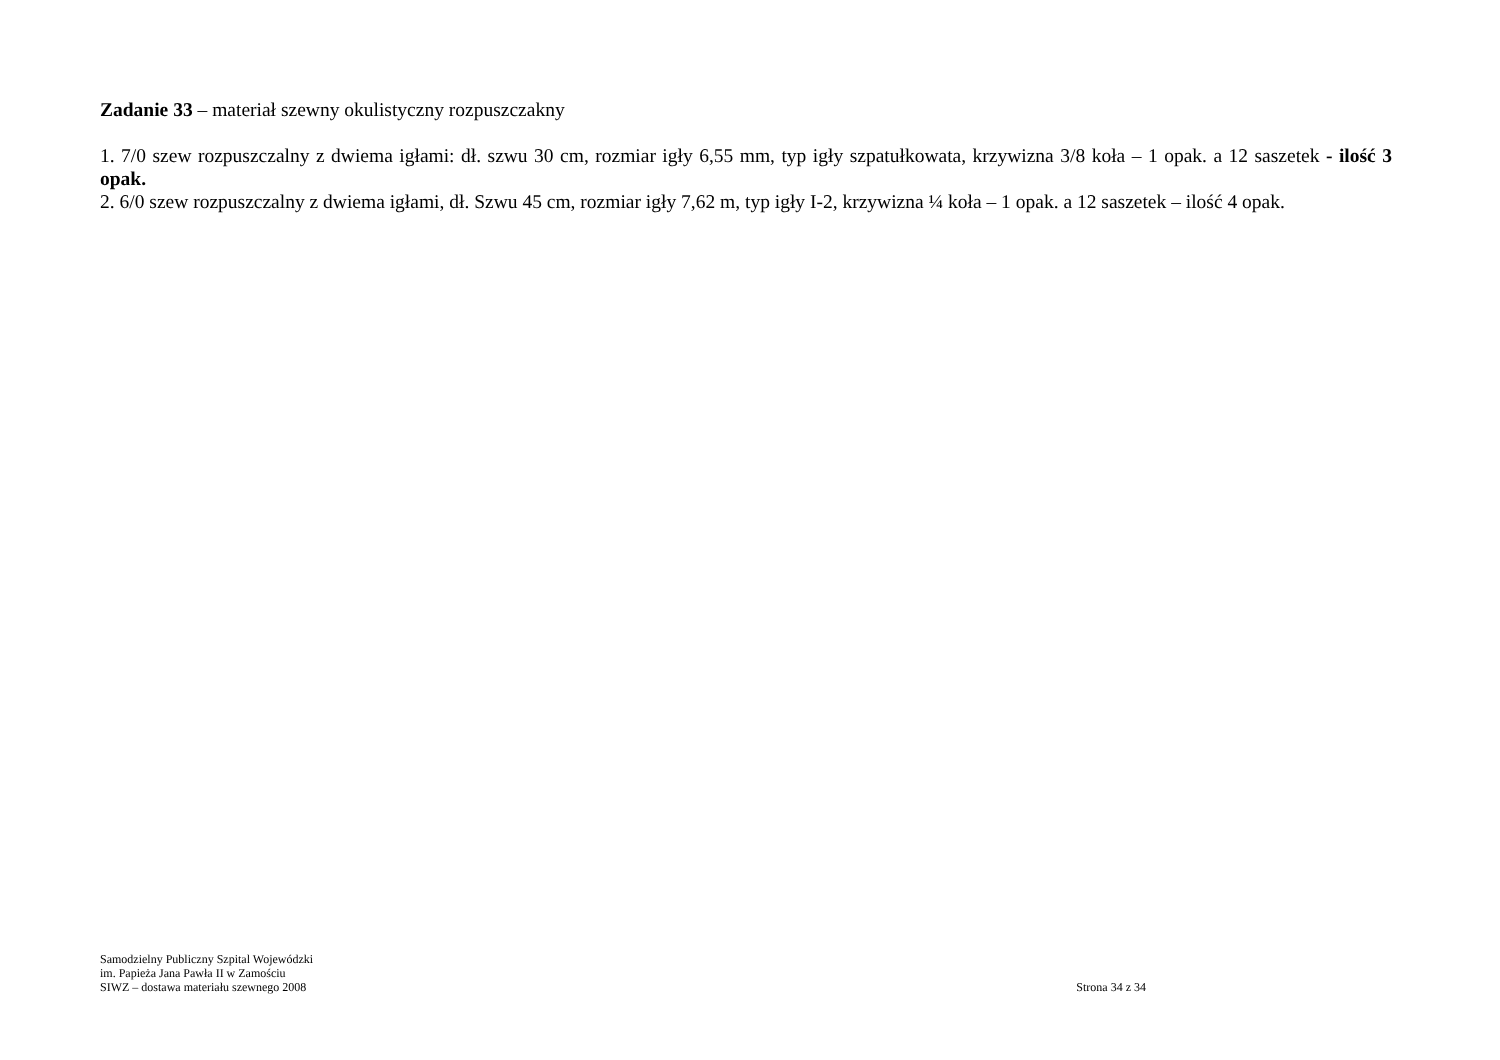Zadanie 33 – materiał szewny okulistyczny rozpuszczakny
1. 7/0 szew rozpuszczalny z dwiema igłami: dł. szwu 30 cm, rozmiar igły 6,55 mm, typ igły szpatułkowata, krzywizna 3/8 koła – 1 opak. a 12 saszetek - ilość 3 opak.
2. 6/0 szew rozpuszczalny z dwiema igłami, dł. Szwu 45 cm, rozmiar igły 7,62 m, typ igły I-2, krzywizna ¼ koła – 1 opak. a 12 saszetek – ilość 4 opak.
Samodzielny Publiczny Szpital Wojewódzki
im. Papieża Jana Pawła II w Zamościu
SIWZ – dostawa materiału szewnego 2008
Strona 34 z 34